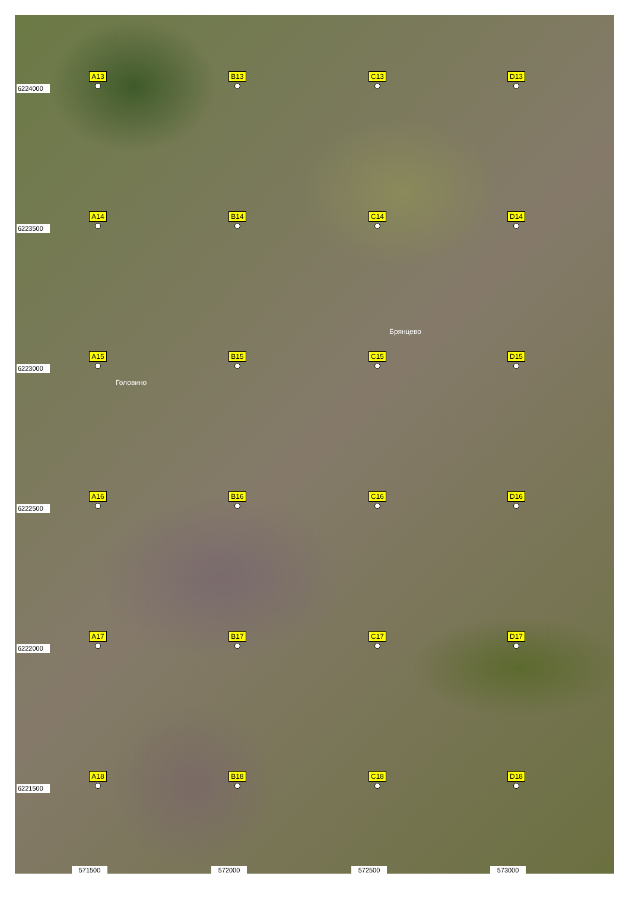6224000
A13
B13
C13
D13
6223500
A14
B14
C14
D14
Брянцево
6223000
A15
B15
C15
D15
Головино
6222500
A16
B16
C16
D16
6222000
A17
B17
C17
D17
6221500
A18
B18
C18
D18
571500
572000
572500
573000